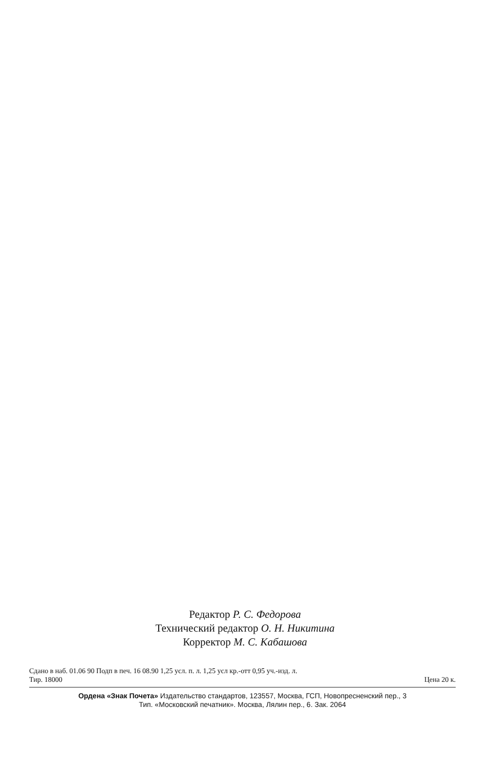Редактор Р. С. Федорова
Технический редактор О. Н. Никитина
Корректор М. С. Кабашова
Сдано в наб. 01.06 90 Подп в печ. 16 08.90 1,25 усл. п. л. 1,25 усл кр.-отт 0,95 уч.-изд. л.
Тир. 18000 Цена 20 к.
Ордена «Знак Почета» Издательство стандартов, 123557, Москва, ГСП, Новопресненский пер., 3
Тип. «Московский печатник». Москва, Лялин пер., 6. Зак. 2064